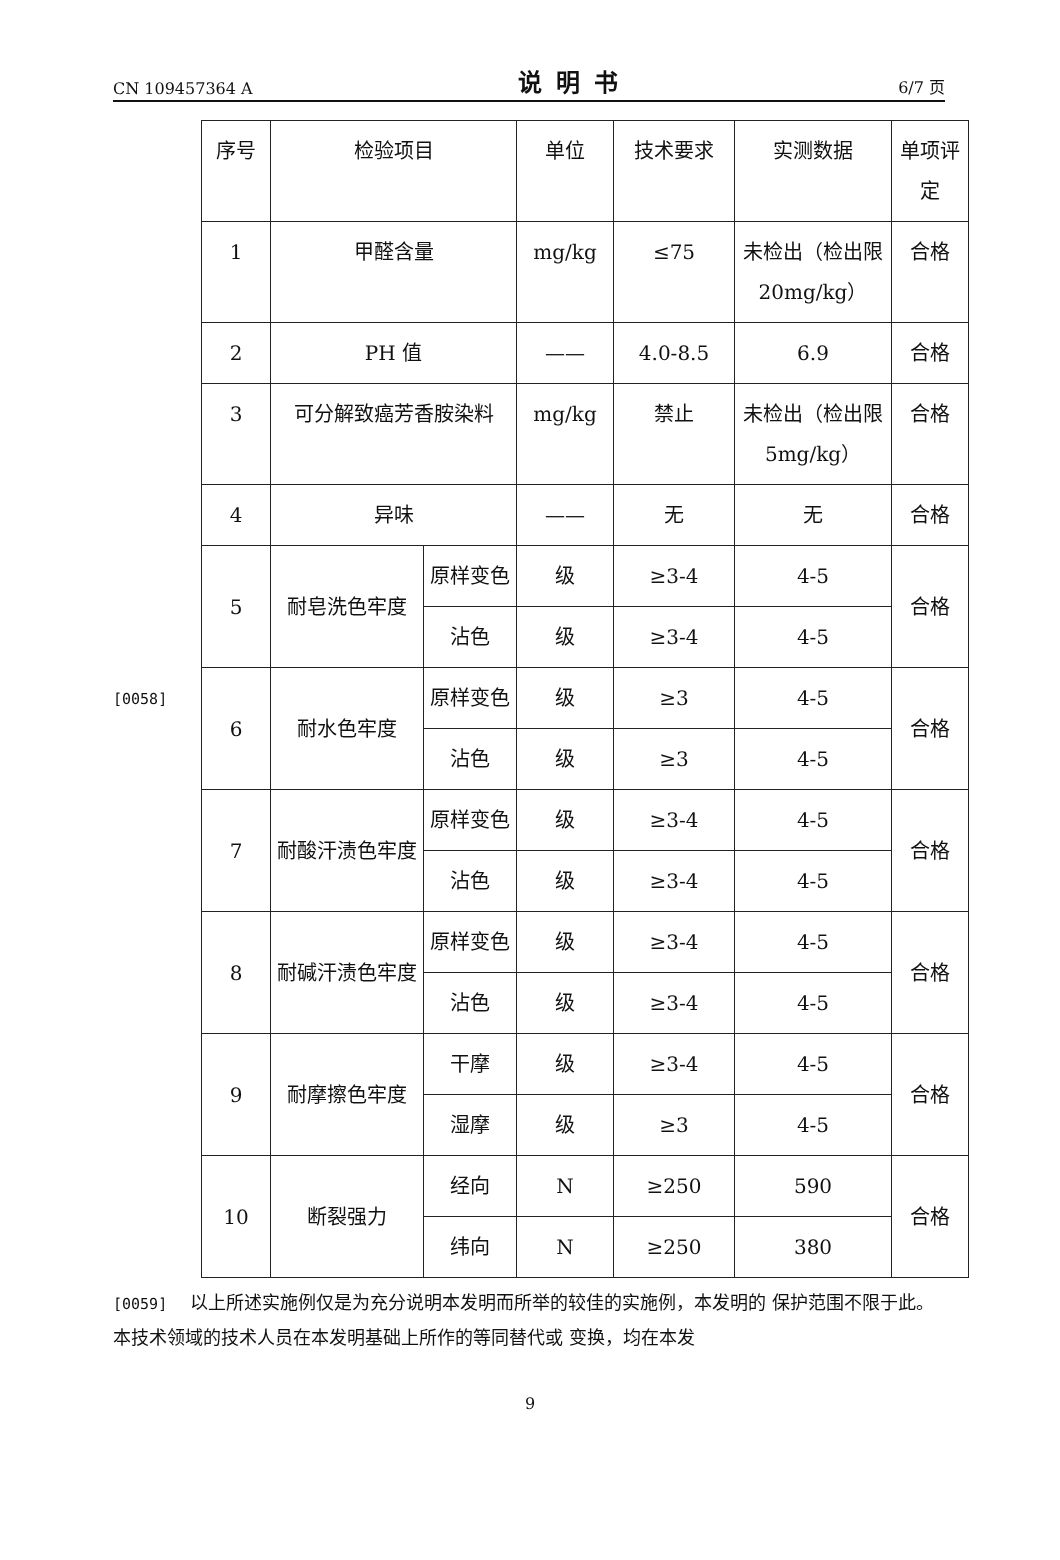CN 109457364 A 说明书 6/7 页
[0058]
| 序号 | 检验项目 | | 单位 | 技术要求 | 实测数据 | 单项评定 |
| 1 | 甲醛含量 | | mg/kg | ≤75 | 未检出（检出限 20mg/kg） | 合格 |
| 2 | PH 值 | | —— | 4.0-8.5 | 6.9 | 合格 |
| 3 | 可分解致癌芳香胺染料 | | mg/kg | 禁止 | 未检出（检出限 5mg/kg） | 合格 |
| 4 | 异味 | | —— | 无 | 无 | 合格 |
| 5 | 耐皂洗色牢度 | 原样变色 | 级 | ≥3-4 | 4-5 | 合格 |
| | | 沾色 | 级 | ≥3-4 | 4-5 | |
| 6 | 耐水色牢度 | 原样变色 | 级 | ≥3 | 4-5 | 合格 |
| | | 沾色 | 级 | ≥3 | 4-5 | |
| 7 | 耐酸汗渍色牢度 | 原样变色 | 级 | ≥3-4 | 4-5 | 合格 |
| | | 沾色 | 级 | ≥3-4 | 4-5 | |
| 8 | 耐碱汗渍色牢度 | 原样变色 | 级 | ≥3-4 | 4-5 | 合格 |
| | | 沾色 | 级 | ≥3-4 | 4-5 | |
| 9 | 耐摩擦色牢度 | 干摩 | 级 | ≥3-4 | 4-5 | 合格 |
| | | 湿摩 | 级 | ≥3 | 4-5 | |
| 10 | 断裂强力 | 经向 | N | ≥250 | 590 | 合格 |
| | | 纬向 | N | ≥250 | 380 | |
[0059] 以上所述实施例仅是为充分说明本发明而所举的较佳的实施例，本发明的 保护范围不限于此。本技术领域的技术人员在本发明基础上所作的等同替代或 变换，均在本发
9